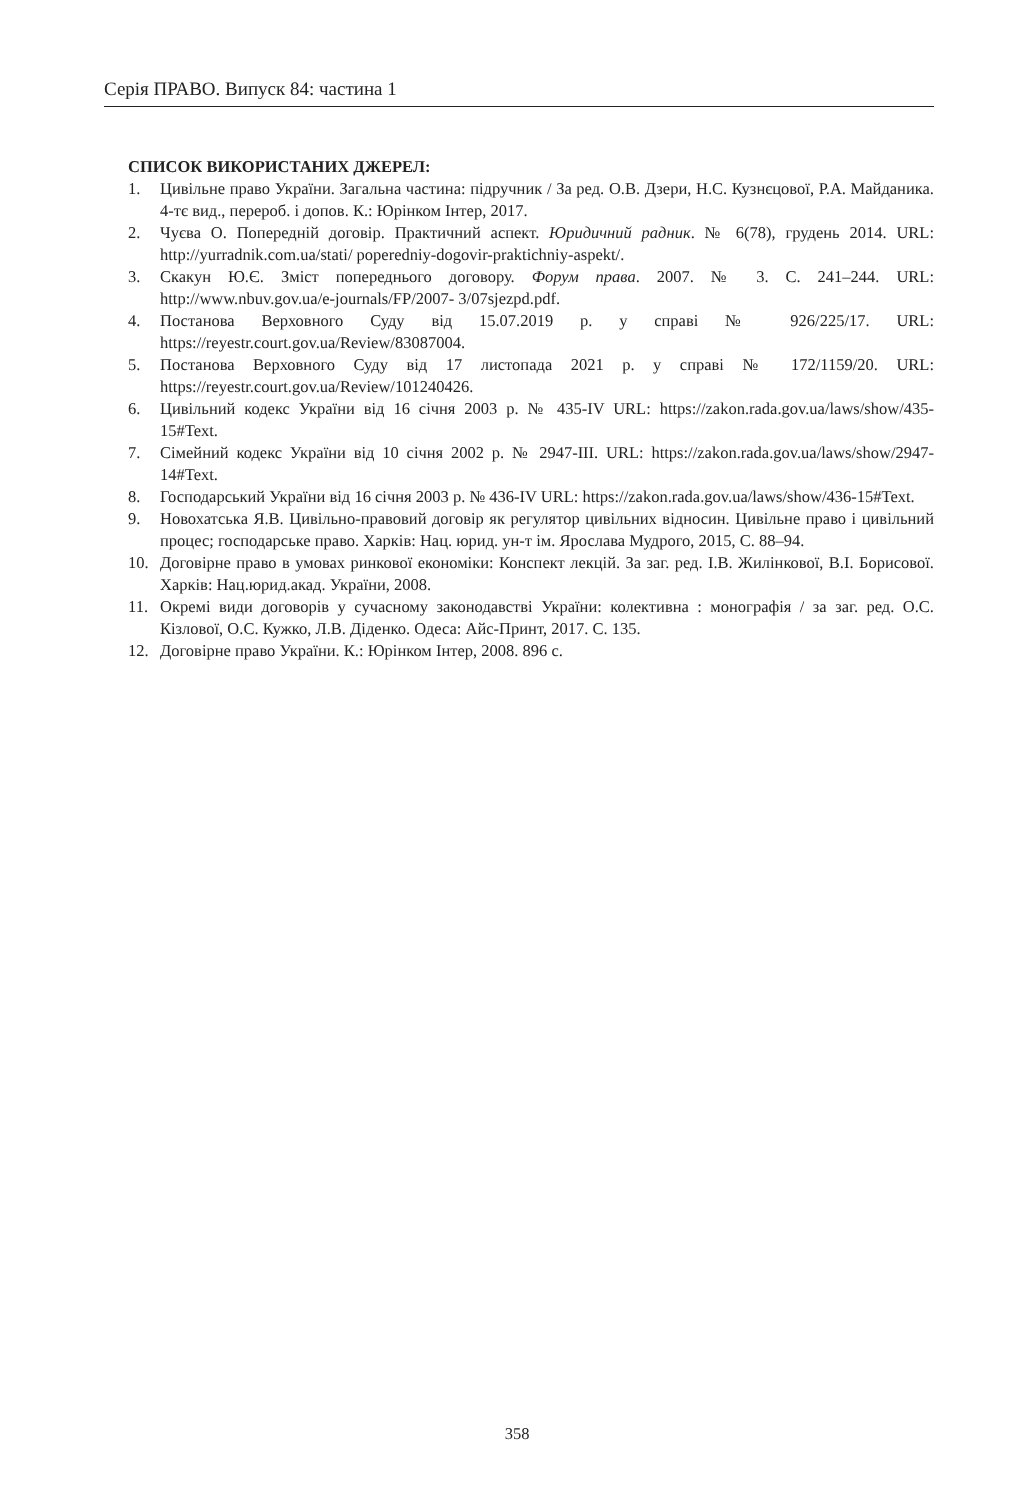Серія ПРАВО. Випуск 84: частина 1
СПИСОК ВИКОРИСТАНИХ ДЖЕРЕЛ:
1. Цивільне право України. Загальна частина: підручник / За ред. О.В. Дзери, Н.С. Кузнєцової, Р.А. Майданика. 4-тє вид., перероб. і допов. К.: Юрінком Інтер, 2017.
2. Чуєва О. Попередній договір. Практичний аспект. Юридичний радник. № 6(78), грудень 2014. URL: http://yurradnik.com.ua/stati/ poperedniy-dogovir-praktichniy-aspekt/.
3. Скакун Ю.Є. Зміст попереднього договору. Форум права. 2007. № 3. С. 241–244. URL: http://www.nbuv.gov.ua/e-journals/FP/2007- 3/07sjezpd.pdf.
4. Постанова Верховного Суду від 15.07.2019 р. у справі № 926/225/17. URL: https://reyestr.court.gov.ua/Review/83087004.
5. Постанова Верховного Суду від 17 листопада 2021 р. у справі № 172/1159/20. URL: https://reyestr.court.gov.ua/Review/101240426.
6. Цивільний кодекс України від 16 січня 2003 р. № 435-IV URL: https://zakon.rada.gov.ua/laws/show/435-15#Text.
7. Сімейний кодекс України від 10 січня 2002 р. № 2947-III. URL: https://zakon.rada.gov.ua/laws/show/2947-14#Text.
8. Господарський України від 16 січня 2003 р. № 436-IV URL: https://zakon.rada.gov.ua/laws/show/436-15#Text.
9. Новохатська Я.В. Цивільно-правовий договір як регулятор цивільних відносин. Цивільне право і цивільний процес; господарське право. Харків: Нац. юрид. ун-т ім. Ярослава Мудрого, 2015, С. 88–94.
10. Договірне право в умовах ринкової економіки: Конспект лекцій. За заг. ред. І.В. Жилінкової, В.І. Борисової. Харків: Нац.юрид.акад. України, 2008.
11. Окремі види договорів у сучасному законодавстві України: колективна : монографія / за заг. ред. О.С. Кізлової, О.С. Кужко, Л.В. Діденко. Одеса: Айс-Принт, 2017. С. 135.
12. Договірне право України. К.: Юрінком Інтер, 2008. 896 с.
358